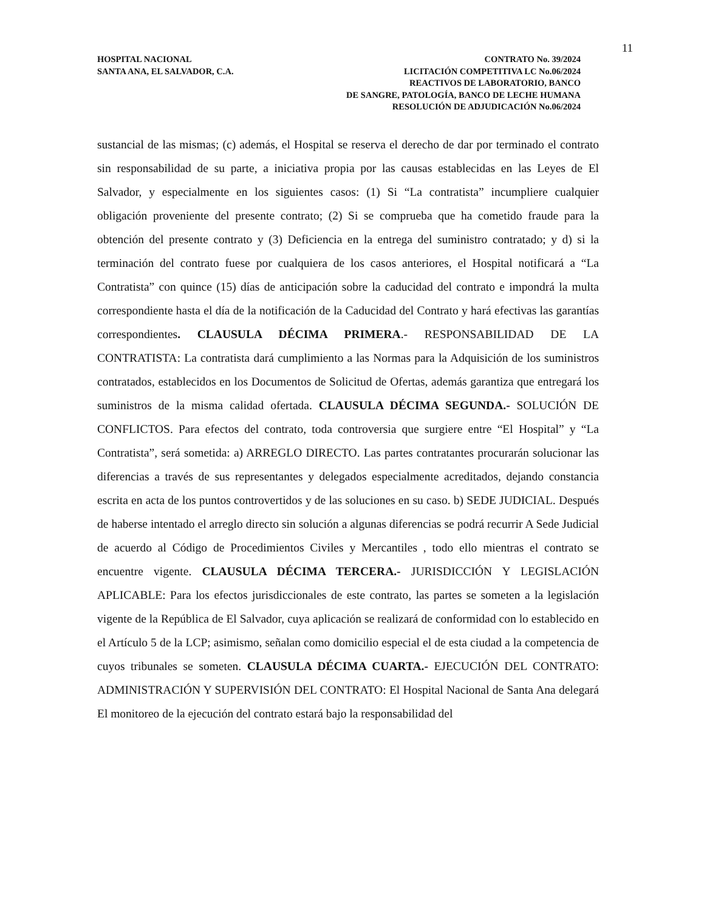11
HOSPITAL NACIONAL
SANTA ANA, EL SALVADOR, C.A.
CONTRATO No. 39/2024
LICITACIÓN COMPETITIVA LC No.06/2024
REACTIVOS DE LABORATORIO, BANCO
DE SANGRE, PATOLOGÍA, BANCO DE LECHE HUMANA
RESOLUCIÓN DE ADJUDICACIÓN No.06/2024
sustancial de las mismas; (c) además, el Hospital se reserva el derecho de dar por terminado el contrato sin responsabilidad de su parte, a iniciativa propia por las causas establecidas en las Leyes de El Salvador, y especialmente en los siguientes casos: (1) Si “La contratista” incumpliere cualquier obligación proveniente del presente contrato; (2) Si se comprueba que ha cometido fraude para la obtención del presente contrato y (3) Deficiencia en la entrega del suministro contratado; y d) si la terminación del contrato fuese por cualquiera de los casos anteriores, el Hospital notificará a “La Contratista” con quince (15) días de anticipación sobre la caducidad del contrato e impondrá la multa correspondiente hasta el día de la notificación de la Caducidad del Contrato y hará efectivas las garantías correspondientes. CLAUSULA DÉCIMA PRIMERA.- RESPONSABILIDAD DE LA CONTRATISTA: La contratista dará cumplimiento a las Normas para la Adquisición de los suministros contratados, establecidos en los Documentos de Solicitud de Ofertas, además garantiza que entregará los suministros de la misma calidad ofertada. CLAUSULA DÉCIMA SEGUNDA.- SOLUCIÓN DE CONFLICTOS. Para efectos del contrato, toda controversia que surgiere entre “El Hospital” y “La Contratista”, será sometida: a) ARREGLO DIRECTO. Las partes contratantes procurarán solucionar las diferencias a través de sus representantes y delegados especialmente acreditados, dejando constancia escrita en acta de los puntos controvertidos y de las soluciones en su caso. b) SEDE JUDICIAL. Después de haberse intentado el arreglo directo sin solución a algunas diferencias se podrá recurrir A Sede Judicial de acuerdo al Código de Procedimientos Civiles y Mercantiles , todo ello mientras el contrato se encuentre vigente. CLAUSULA DÉCIMA TERCERA.- JURISDICCIÓN Y LEGISLACIÓN APLICABLE: Para los efectos jurisdiccionales de este contrato, las partes se someten a la legislación vigente de la República de El Salvador, cuya aplicación se realizará de conformidad con lo establecido en el Artículo 5 de la LCP; asimismo, señalan como domicilio especial el de esta ciudad a la competencia de cuyos tribunales se someten. CLAUSULA DÉCIMA CUARTA.- EJECUCIÓN DEL CONTRATO: ADMINISTRACIÓN Y SUPERVISIÓN DEL CONTRATO: El Hospital Nacional de Santa Ana delegará El monitoreo de la ejecución del contrato estará bajo la responsabilidad del